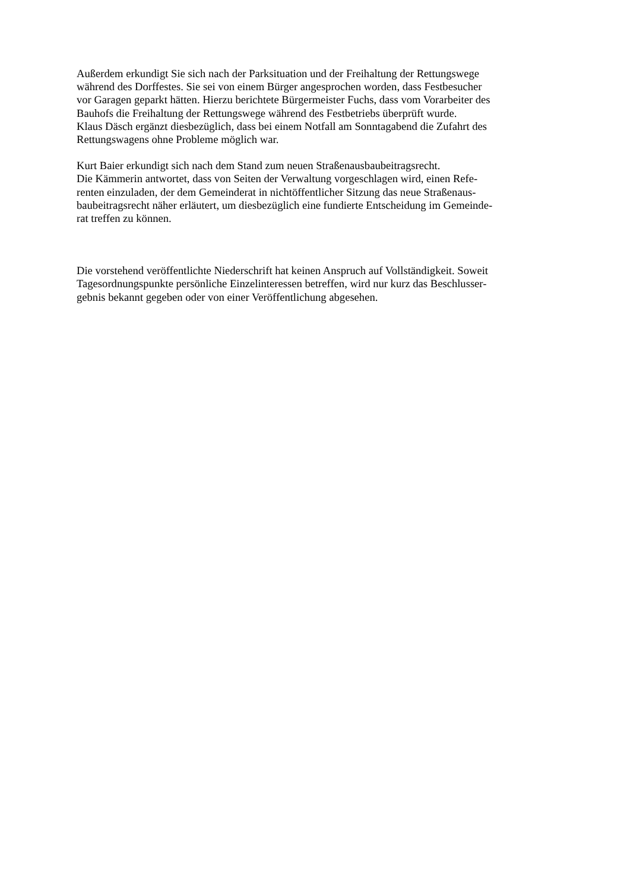Außerdem erkundigt Sie sich nach der Parksituation und der Freihaltung der Rettungswege
während des Dorffestes. Sie sei von einem Bürger angesprochen worden, dass Festbesucher
vor Garagen geparkt hätten. Hierzu berichtete Bürgermeister Fuchs, dass vom Vorarbeiter des
Bauhofs die Freihaltung der Rettungswege während des Festbetriebs überprüft wurde.
Klaus Däsch ergänzt diesbezüglich, dass bei einem Notfall am Sonntagabend die Zufahrt des
Rettungswagens ohne Probleme möglich war.
Kurt Baier erkundigt sich nach dem Stand zum neuen Straßenausbaubeitragsrecht.
Die Kämmerin antwortet, dass von Seiten der Verwaltung vorgeschlagen wird, einen Refe-
renten einzuladen, der dem Gemeinderat in nichtöffentlicher Sitzung das neue Straßenaus-
baubeitragsrecht näher erläutert, um diesbezüglich eine fundierte Entscheidung im Gemeinde-
rat treffen zu können.
Die vorstehend veröffentlichte Niederschrift hat keinen Anspruch auf Vollständigkeit. Soweit
Tagesordnungspunkte persönliche Einzelinteressen betreffen, wird nur kurz das Beschlusser-
gebnis bekannt gegeben oder von einer Veröffentlichung abgesehen.